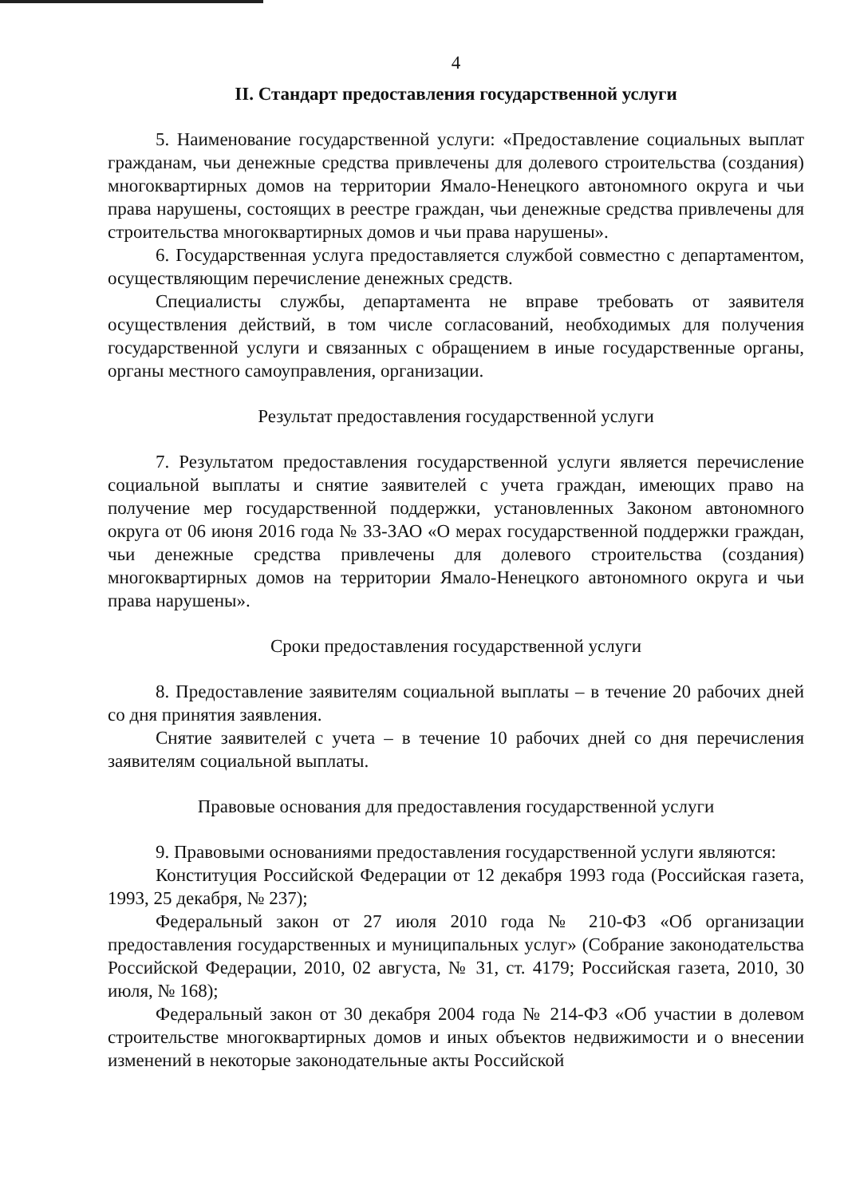4
II. Стандарт предоставления государственной услуги
5. Наименование государственной услуги: «Предоставление социальных выплат гражданам, чьи денежные средства привлечены для долевого строительства (создания) многоквартирных домов на территории Ямало-Ненецкого автономного округа и чьи права нарушены, состоящих в реестре граждан, чьи денежные средства привлечены для строительства многоквартирных домов и чьи права нарушены».
6. Государственная услуга предоставляется службой совместно с департаментом, осуществляющим перечисление денежных средств.
Специалисты службы, департамента не вправе требовать от заявителя осуществления действий, в том числе согласований, необходимых для получения государственной услуги и связанных с обращением в иные государственные органы, органы местного самоуправления, организации.
Результат предоставления государственной услуги
7. Результатом предоставления государственной услуги является перечисление социальной выплаты и снятие заявителей с учета граждан, имеющих право на получение мер государственной поддержки, установленных Законом автономного округа от 06 июня 2016 года № 33-ЗАО «О мерах государственной поддержки граждан, чьи денежные средства привлечены для долевого строительства (создания) многоквартирных домов на территории Ямало-Ненецкого автономного округа и чьи права нарушены».
Сроки предоставления государственной услуги
8. Предоставление заявителям социальной выплаты – в течение 20 рабочих дней со дня принятия заявления.
Снятие заявителей с учета – в течение 10 рабочих дней со дня перечисления заявителям социальной выплаты.
Правовые основания для предоставления государственной услуги
9. Правовыми основаниями предоставления государственной услуги являются:
Конституция Российской Федерации от 12 декабря 1993 года (Российская газета, 1993, 25 декабря, № 237);
Федеральный закон от 27 июля 2010 года № 210-ФЗ «Об организации предоставления государственных и муниципальных услуг» (Собрание законодательства Российской Федерации, 2010, 02 августа, № 31, ст. 4179; Российская газета, 2010, 30 июля, № 168);
Федеральный закон от 30 декабря 2004 года № 214-ФЗ «Об участии в долевом строительстве многоквартирных домов и иных объектов недвижимости и о внесении изменений в некоторые законодательные акты Российской